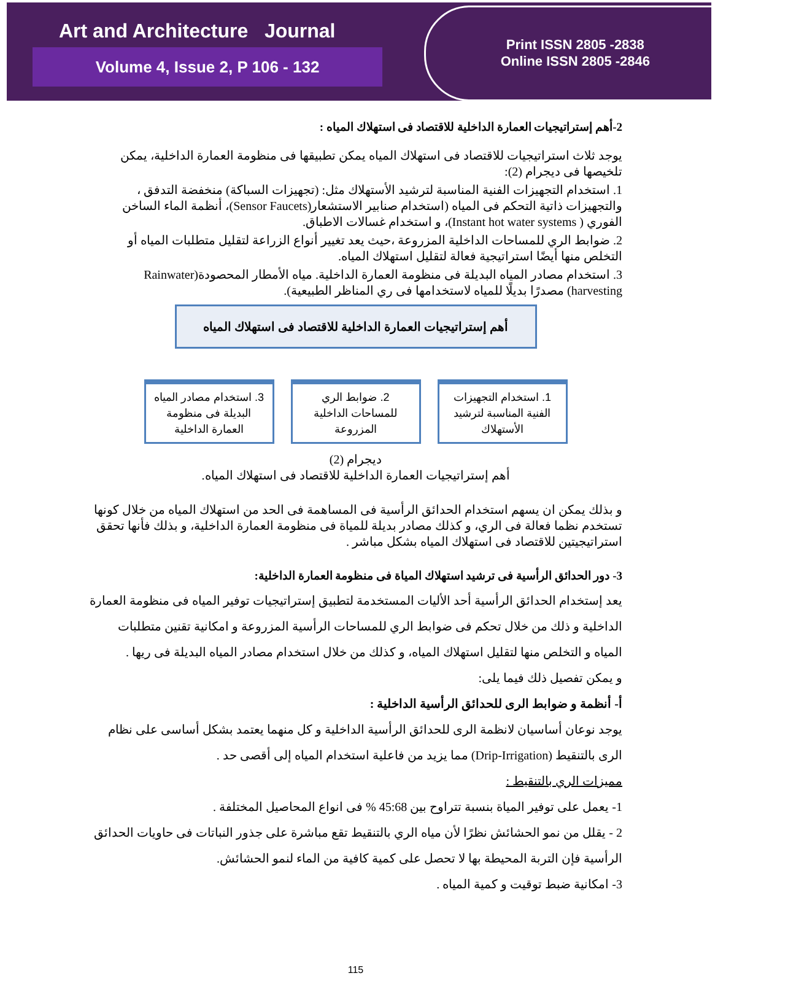Art and Architecture Journal
Volume 4, Issue 2, P 106 - 132
Print ISSN 2805 -2838
Online ISSN 2805 -2846
2-أهم إستراتيجيات العمارة الداخلية للاقتصاد فى استهلاك المياه :
يوجد ثلاث استراتيجيات للاقتصاد فى استهلاك المياه يمكن تطبيقها فى منظومة العمارة الداخلية، يمكن تلخيصها فى ديجرام (2):
1. استخدام التجهيزات الفنية المناسبة لترشيد الأستهلاك مثل: (تجهيزات السباكة) منخفضة التدفق ، والتجهيزات ذاتية التحكم فى المياه (استخدام صنابير الاستشعار(Sensor Faucets)، أنظمة الماء الساخن الفوري ( Instant hot water systems)، و استخدام غسالات الاطباق.
2. ضوابط الري للمساحات الداخلية المزروعة ،حيث يعد تغيير أنواع الزراعة لتقليل متطلبات المياه أو التخلص منها أيضًا استراتيجية فعالة لتقليل استهلاك المياه.
3. استخدام مصادر المياه البديلة فى منظومة العمارة الداخلية. مياه الأمطار المحصودة(Rainwater harvesting) مصدرًا بديلًا للمياه لاستخدامها فى ري المناظر الطبيعية).
أهم إستراتيجيات العمارة الداخلية للاقتصاد فى استهلاك المياه
1. استخدام التجهيزات الفنية المناسبة لترشيد الأستهلاك
2. ضوابط الري للمساحات الداخلية المزروعة
3. استخدام مصادر المياه البديلة فى منظومة العمارة الداخلية
ديجرام (2)
أهم إستراتيجيات العمارة الداخلية للاقتصاد فى استهلاك المياه.
و بذلك يمكن ان يسهم استخدام الحدائق الرأسية فى المساهمة فى الحد من استهلاك المياه من خلال كونها تستخدم نظما فعالة فى الري، و كذلك مصادر بديلة للمياة فى منظومة العمارة الداخلية، و بذلك فأنها تحقق استراتيجيتين للاقتصاد فى استهلاك المياه بشكل مباشر .
3- دور الحدائق الرأسية فى ترشيد استهلاك المياة فى منظومة العمارة الداخلية:
يعد إستخدام الحدائق الرأسية أحد الأليات المستخدمة لتطبيق إستراتيجيات توفير المياه فى منظومة العمارة الداخلية و ذلك من خلال تحكم فى ضوابط الري للمساحات الرأسية المزروعة و امكانية تقنين متطلبات المياه و التخلص منها لتقليل استهلاك المياه، و كذلك من خلال استخدام مصادر المياه البديلة فى ريها .
و يمكن تفصيل ذلك فيما يلى:
أ- أنظمة و ضوابط الرى للحدائق الرأسية الداخلية :
يوجد نوعان أساسيان لانظمة الرى للحدائق الرأسية الداخلية و كل منهما يعتمد بشكل أساسى على نظام الرى بالتنقيط (Drip-Irrigation) مما يزيد من فاعلية استخدام المياه إلى أقصى حد .
مميزات الري بالتنقيط :
1- يعمل على توفير المياة بنسبة تتراوح بين 45:68 % فى انواع المحاصيل المختلفة .
2 - يقلل من نمو الحشائش نظرًا لأن مياه الري بالتنقيط تقع مباشرة على جذور النباتات فى حاويات الحدائق الرأسية فإن التربة المحيطة بها لا تحصل على كمية كافية من الماء لنمو الحشائش.
3- امكانية ضبط توقيت و كمية المياه .
115